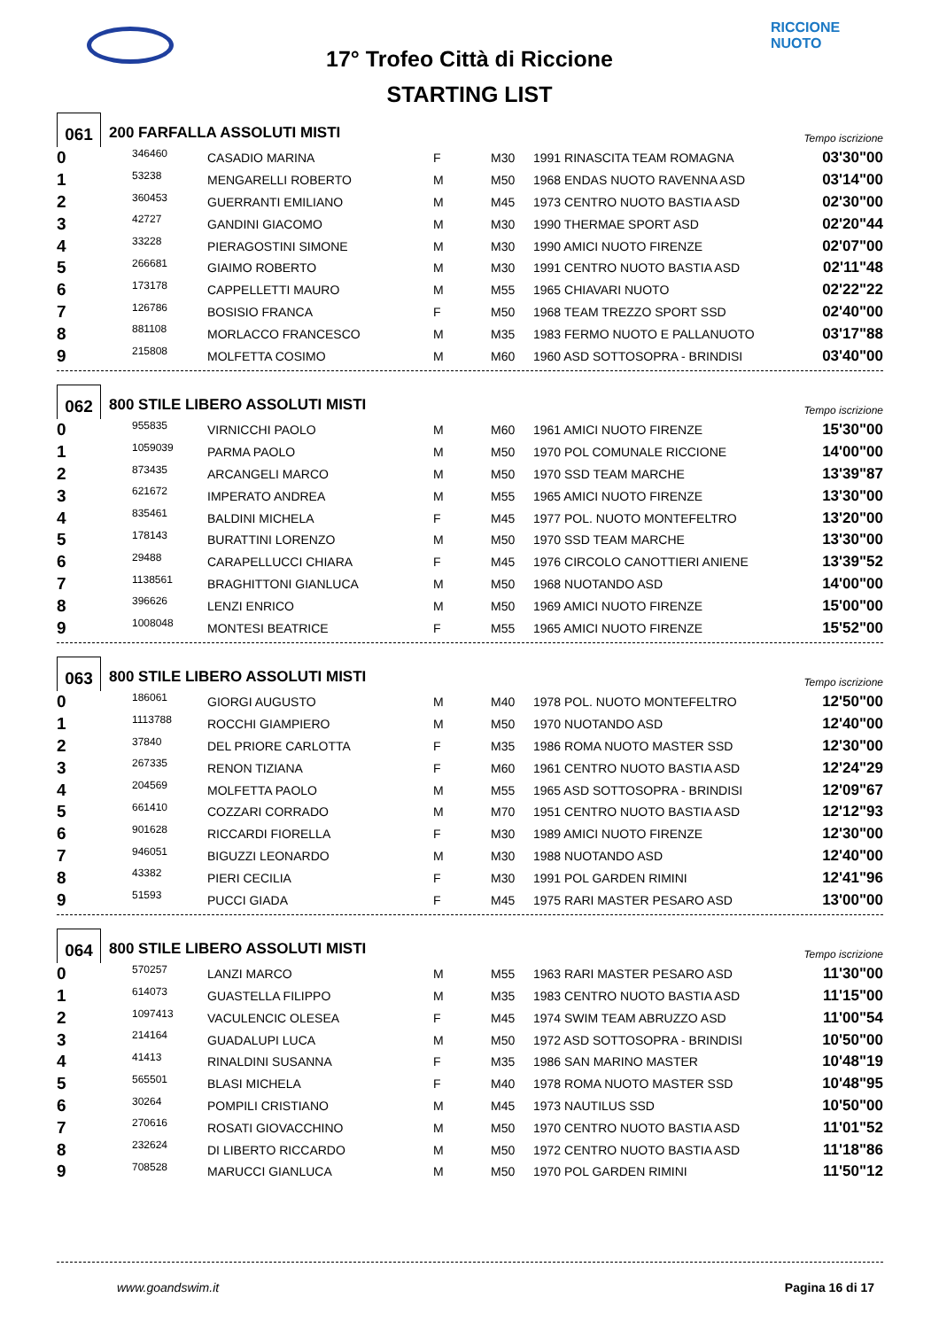RICCIONE
NUOTO
17° Trofeo Città di Riccione
STARTING LIST
061
200 FARFALLA ASSOLUTI MISTI
Tempo iscrizione
| 0 | 346460 | CASADIO MARINA | F | M30 | 1991 RINASCITA TEAM ROMAGNA | 03'30"00 |
| 1 | 53238 | MENGARELLI ROBERTO | M | M50 | 1968 ENDAS NUOTO RAVENNA ASD | 03'14"00 |
| 2 | 360453 | GUERRANTI EMILIANO | M | M45 | 1973 CENTRO NUOTO BASTIA ASD | 02'30"00 |
| 3 | 42727 | GANDINI GIACOMO | M | M30 | 1990 THERMAE SPORT ASD | 02'20"44 |
| 4 | 33228 | PIERAGOSTINI SIMONE | M | M30 | 1990 AMICI NUOTO FIRENZE | 02'07"00 |
| 5 | 266681 | GIAIMO ROBERTO | M | M30 | 1991 CENTRO NUOTO BASTIA ASD | 02'11"48 |
| 6 | 173178 | CAPPELLETTI MAURO | M | M55 | 1965 CHIAVARI NUOTO | 02'22"22 |
| 7 | 126786 | BOSISIO FRANCA | F | M50 | 1968 TEAM TREZZO SPORT SSD | 02'40"00 |
| 8 | 881108 | MORLACCO FRANCESCO | M | M35 | 1983 FERMO NUOTO E PALLANUOTO | 03'17"88 |
| 9 | 215808 | MOLFETTA COSIMO | M | M60 | 1960 ASD SOTTOSOPRA - BRINDISI | 03'40"00 |
062
800 STILE LIBERO ASSOLUTI MISTI
Tempo iscrizione
| 0 | 955835 | VIRNICCHI PAOLO | M | M60 | 1961 AMICI NUOTO FIRENZE | 15'30"00 |
| 1 | 1059039 | PARMA PAOLO | M | M50 | 1970 POL COMUNALE RICCIONE | 14'00"00 |
| 2 | 873435 | ARCANGELI MARCO | M | M50 | 1970 SSD TEAM MARCHE | 13'39"87 |
| 3 | 621672 | IMPERATO ANDREA | M | M55 | 1965 AMICI NUOTO FIRENZE | 13'30"00 |
| 4 | 835461 | BALDINI MICHELA | F | M45 | 1977 POL. NUOTO MONTEFELTRO | 13'20"00 |
| 5 | 178143 | BURATTINI LORENZO | M | M50 | 1970 SSD TEAM MARCHE | 13'30"00 |
| 6 | 29488 | CARAPELLUCCI CHIARA | F | M45 | 1976 CIRCOLO CANOTTIERI ANIENE | 13'39"52 |
| 7 | 1138561 | BRAGHITTONI GIANLUCA | M | M50 | 1968 NUOTANDO ASD | 14'00"00 |
| 8 | 396626 | LENZI ENRICO | M | M50 | 1969 AMICI NUOTO FIRENZE | 15'00"00 |
| 9 | 1008048 | MONTESI BEATRICE | F | M55 | 1965 AMICI NUOTO FIRENZE | 15'52"00 |
063
800 STILE LIBERO ASSOLUTI MISTI
Tempo iscrizione
| 0 | 186061 | GIORGI AUGUSTO | M | M40 | 1978 POL. NUOTO MONTEFELTRO | 12'50"00 |
| 1 | 1113788 | ROCCHI GIAMPIERO | M | M50 | 1970 NUOTANDO ASD | 12'40"00 |
| 2 | 37840 | DEL PRIORE CARLOTTA | F | M35 | 1986 ROMA NUOTO MASTER SSD | 12'30"00 |
| 3 | 267335 | RENON TIZIANA | F | M60 | 1961 CENTRO NUOTO BASTIA ASD | 12'24"29 |
| 4 | 204569 | MOLFETTA PAOLO | M | M55 | 1965 ASD SOTTOSOPRA - BRINDISI | 12'09"67 |
| 5 | 661410 | COZZARI CORRADO | M | M70 | 1951 CENTRO NUOTO BASTIA ASD | 12'12"93 |
| 6 | 901628 | RICCARDI FIORELLA | F | M30 | 1989 AMICI NUOTO FIRENZE | 12'30"00 |
| 7 | 946051 | BIGUZZI LEONARDO | M | M30 | 1988 NUOTANDO ASD | 12'40"00 |
| 8 | 43382 | PIERI CECILIA | F | M30 | 1991 POL GARDEN RIMINI | 12'41"96 |
| 9 | 51593 | PUCCI GIADA | F | M45 | 1975 RARI MASTER PESARO ASD | 13'00"00 |
064
800 STILE LIBERO ASSOLUTI MISTI
Tempo iscrizione
| 0 | 570257 | LANZI MARCO | M | M55 | 1963 RARI MASTER PESARO ASD | 11'30"00 |
| 1 | 614073 | GUASTELLA FILIPPO | M | M35 | 1983 CENTRO NUOTO BASTIA ASD | 11'15"00 |
| 2 | 1097413 | VACULENCIC OLESEA | F | M45 | 1974 SWIM TEAM ABRUZZO ASD | 11'00"54 |
| 3 | 214164 | GUADALUPI LUCA | M | M50 | 1972 ASD SOTTOSOPRA - BRINDISI | 10'50"00 |
| 4 | 41413 | RINALDINI SUSANNA | F | M35 | 1986 SAN MARINO MASTER | 10'48"19 |
| 5 | 565501 | BLASI MICHELA | F | M40 | 1978 ROMA NUOTO MASTER SSD | 10'48"95 |
| 6 | 30264 | POMPILI CRISTIANO | M | M45 | 1973 NAUTILUS SSD | 10'50"00 |
| 7 | 270616 | ROSATI GIOVACCHINO | M | M50 | 1970 CENTRO NUOTO BASTIA ASD | 11'01"52 |
| 8 | 232624 | DI LIBERTO RICCARDO | M | M50 | 1972 CENTRO NUOTO BASTIA ASD | 11'18"86 |
| 9 | 708528 | MARUCCI GIANLUCA | M | M50 | 1970 POL GARDEN RIMINI | 11'50"12 |
www.goandswim.it Pagina 16 di 17